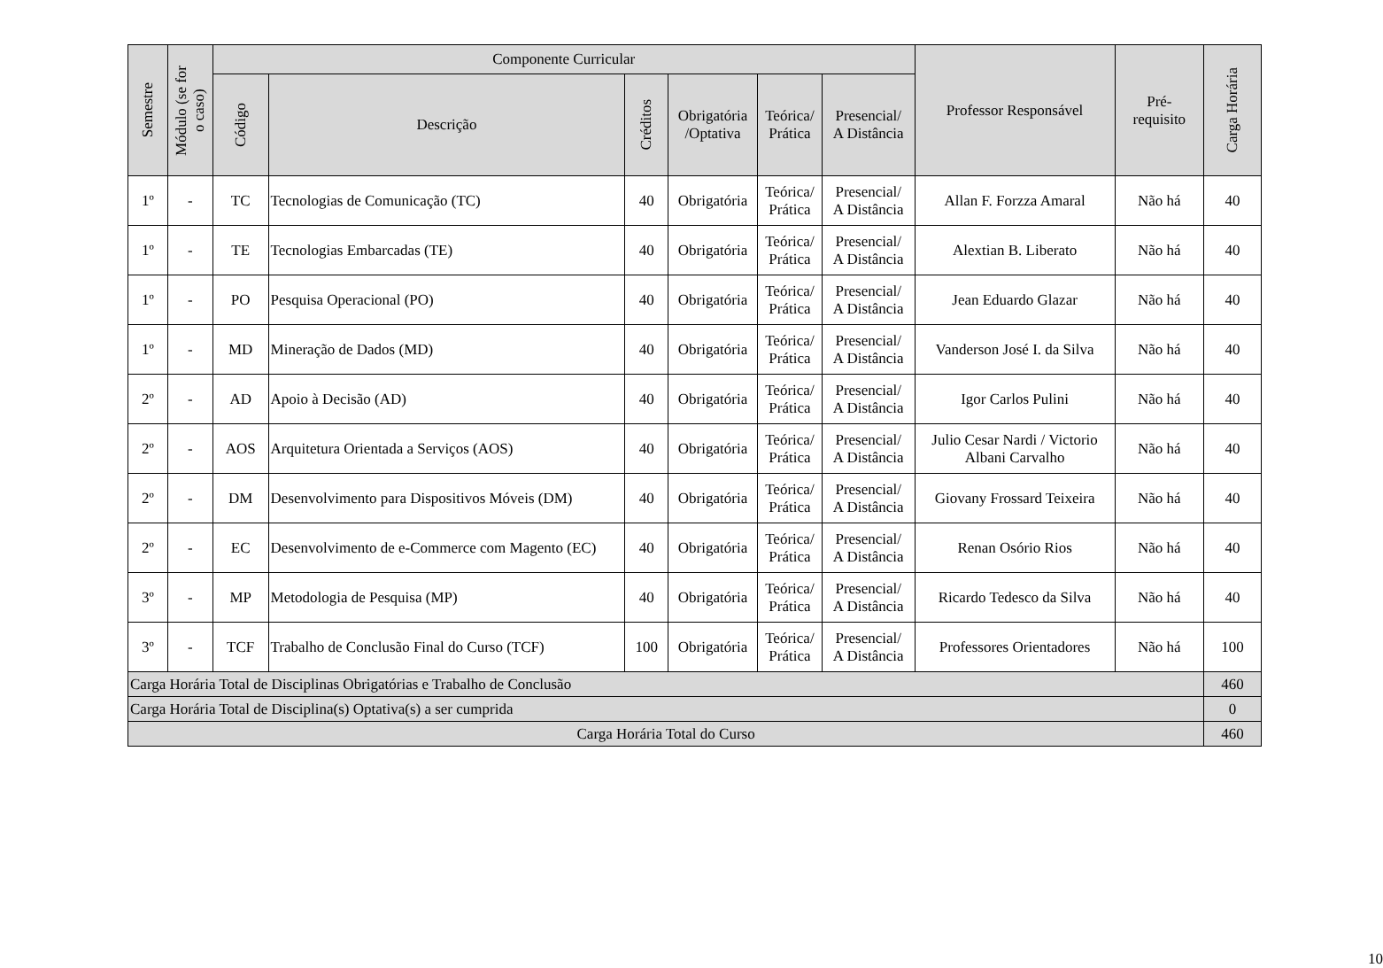| Semestre | Módulo (se for o caso) | Componente Curricular | | | | | | Professor Responsável | Pré- requisito | Carga Horária |
| --- | --- | --- | --- | --- | --- | --- | --- | --- | --- | --- |
| | | Código | Descrição | Créditos | Obrigatória /Optativa | Teórica/ Prática | Presencial/ A Distância | | | |
| 1º | - | TC | Tecnologias de Comunicação (TC) | 40 | Obrigatória | Teórica/ Prática | Presencial/ A Distância | Allan F. Forzza Amaral | Não há | 40 |
| 1º | - | TE | Tecnologias Embarcadas (TE) | 40 | Obrigatória | Teórica/ Prática | Presencial/ A Distância | Alextian B. Liberato | Não há | 40 |
| 1º | - | PO | Pesquisa Operacional (PO) | 40 | Obrigatória | Teórica/ Prática | Presencial/ A Distância | Jean Eduardo Glazar | Não há | 40 |
| 1º | - | MD | Mineração de Dados (MD) | 40 | Obrigatória | Teórica/ Prática | Presencial/ A Distância | Vanderson José I. da Silva | Não há | 40 |
| 2º | - | AD | Apoio à Decisão (AD) | 40 | Obrigatória | Teórica/ Prática | Presencial/ A Distância | Igor Carlos Pulini | Não há | 40 |
| 2º | - | AOS | Arquitetura Orientada a Serviços (AOS) | 40 | Obrigatória | Teórica/ Prática | Presencial/ A Distância | Julio Cesar Nardi / Victorio Albani Carvalho | Não há | 40 |
| 2º | - | DM | Desenvolvimento para Dispositivos Móveis (DM) | 40 | Obrigatória | Teórica/ Prática | Presencial/ A Distância | Giovany Frossard Teixeira | Não há | 40 |
| 2º | - | EC | Desenvolvimento de e-Commerce com Magento (EC) | 40 | Obrigatória | Teórica/ Prática | Presencial/ A Distância | Renan Osório Rios | Não há | 40 |
| 3º | - | MP | Metodologia de Pesquisa (MP) | 40 | Obrigatória | Teórica/ Prática | Presencial/ A Distância | Ricardo Tedesco da Silva | Não há | 40 |
| 3º | - | TCF | Trabalho de Conclusão Final do Curso (TCF) | 100 | Obrigatória | Teórica/ Prática | Presencial/ A Distância | Professores Orientadores | Não há | 100 |
| Carga Horária Total de Disciplinas Obrigatórias e Trabalho de Conclusão | | | | | | | | | | 460 |
| Carga Horária Total de Disciplina(s) Optativa(s) a ser cumprida | | | | | | | | | | 0 |
| Carga Horária Total do Curso | | | | | | | | | | 460 |
10